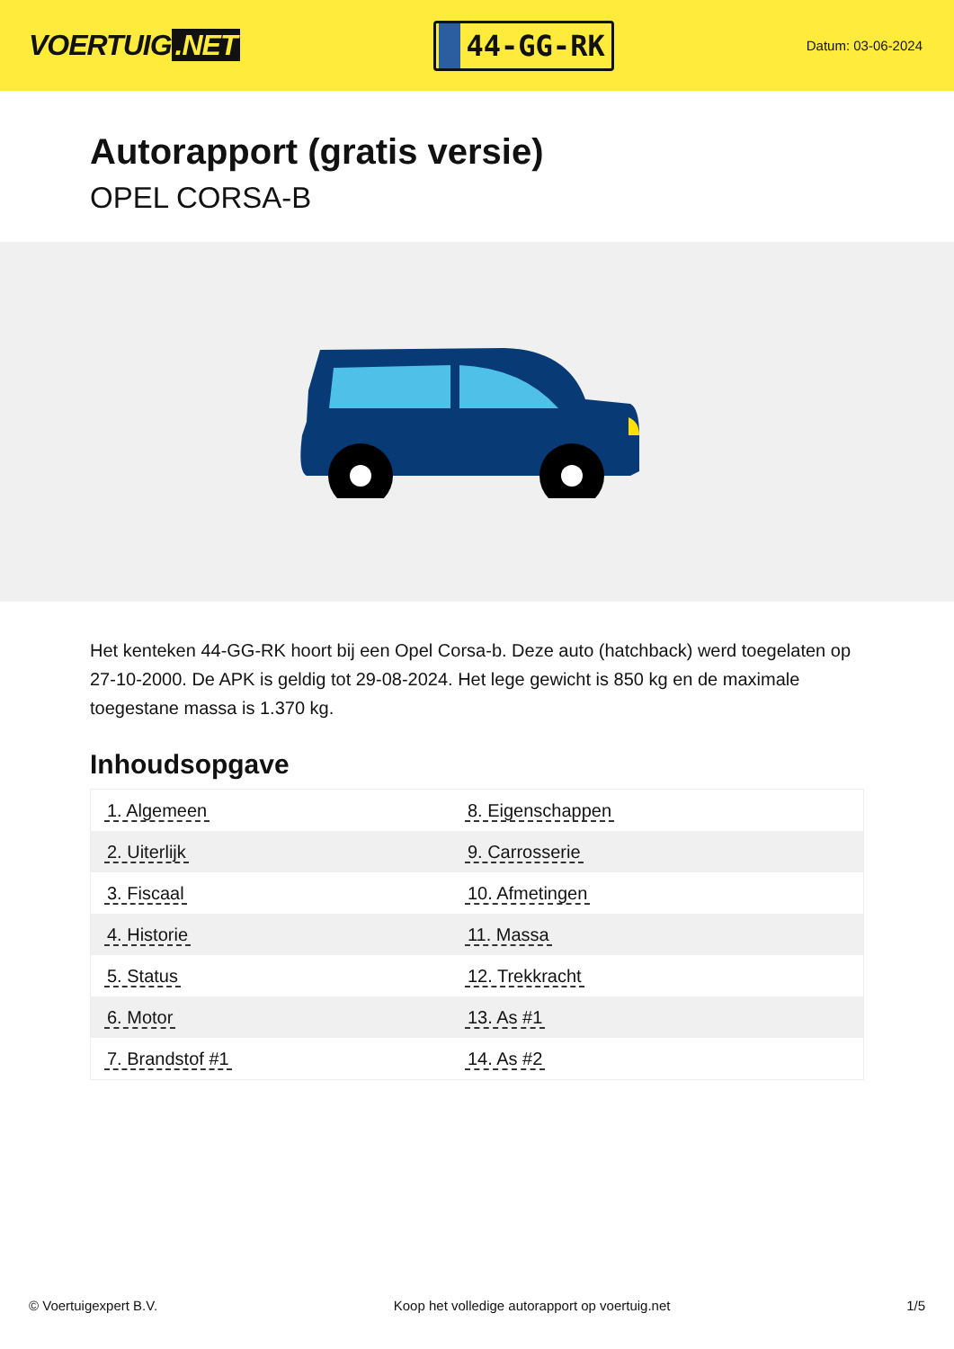VOERTUIG.NET
44-GG-RK
Datum: 03-06-2024
Autorapport (gratis versie)
OPEL CORSA-B
Het kenteken 44-GG-RK hoort bij een Opel Corsa-b. Deze auto (hatchback) werd toegelaten op 27-10-2000. De APK is geldig tot 29-08-2024. Het lege gewicht is 850 kg en de maximale toegestane massa is 1.370 kg.
Inhoudsopgave
| 1. Algemeen | 8. Eigenschappen |
| 2. Uiterlijk | 9. Carrosserie |
| 3. Fiscaal | 10. Afmetingen |
| 4. Historie | 11. Massa |
| 5. Status | 12. Trekkracht |
| 6. Motor | 13. As #1 |
| 7. Brandstof #1 | 14. As #2 |
© Voertuigexpert B.V. Koop het volledige autorapport op voertuig.net 1/5